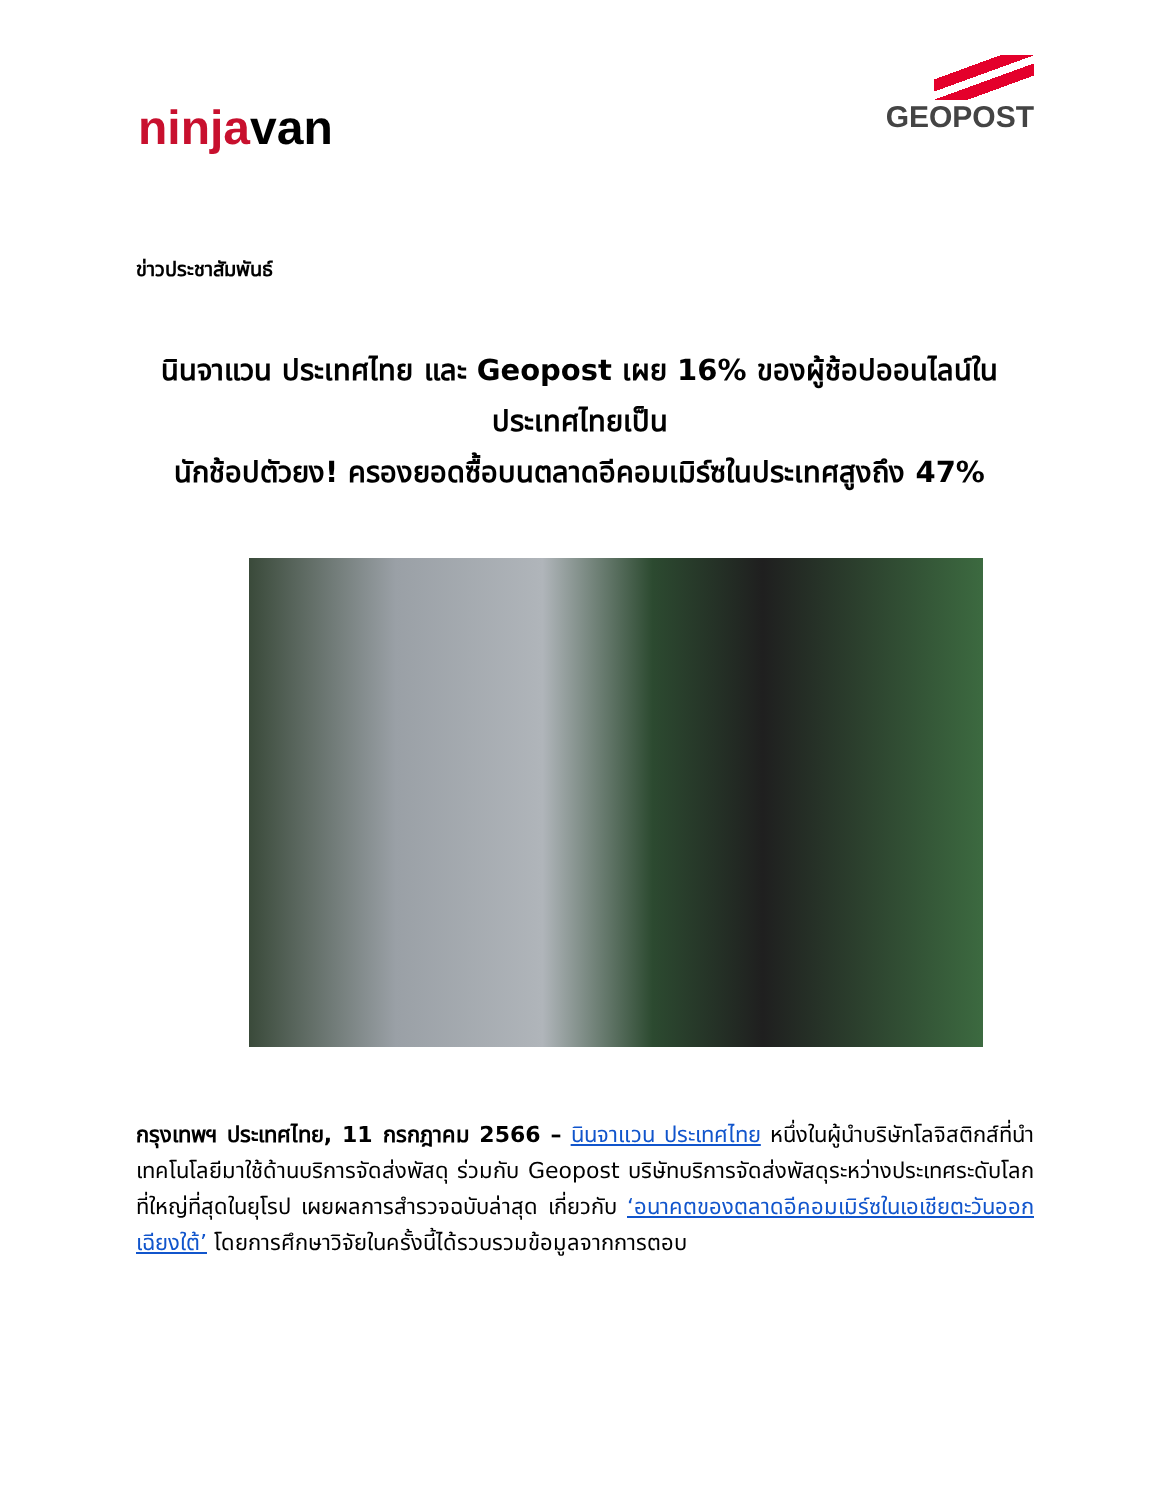ninjavan
GEOPOST
ข่าวประชาสัมพันธ์
นินจาแวน ประเทศไทย และ Geopost เผย 16% ของผู้ช้อปออนไลน์ในประเทศไทยเป็น
นักช้อปตัวยง! ครองยอดซื้อบนตลาดอีคอมเมิร์ซในประเทศสูงถึง 47%
กรุงเทพฯ ประเทศไทย, 11 กรกฎาคม 2566 – นินจาแวน ประเทศไทย หนึ่งในผู้นำบริษัทโลจิสติกส์ที่นำเทคโนโลยีมาใช้ด้านบริการจัดส่งพัสดุ ร่วมกับ Geopost บริษัทบริการจัดส่งพัสดุระหว่างประเทศระดับโลกที่ใหญ่ที่สุดในยุโรป เผยผลการสำรวจฉบับล่าสุด เกี่ยวกับ ‘อนาคตของตลาดอีคอมเมิร์ซในเอเชียตะวันออกเฉียงใต้’ โดยการศึกษาวิจัยในครั้งนี้ได้รวบรวมข้อมูลจากการตอบ